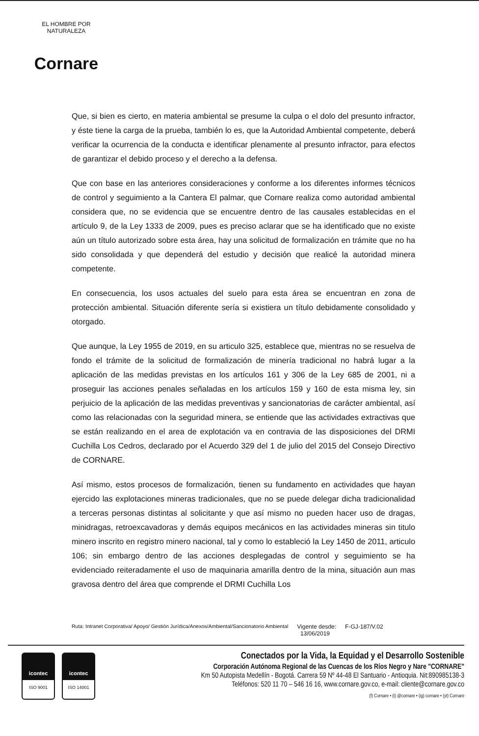EL HOMBRE POR NATURALEZA
Cornare
Que, si bien es cierto, en materia ambiental se presume la culpa o el dolo del presunto infractor, y éste tiene la carga de la prueba, también lo es, que la Autoridad Ambiental competente, deberá verificar la ocurrencia de la conducta e identificar plenamente al presunto infractor, para efectos de garantizar el debido proceso y el derecho a la defensa.
Que con base en las anteriores consideraciones y conforme a los diferentes informes técnicos de control y seguimiento a la Cantera El palmar, que Cornare realiza como autoridad ambiental considera que, no se evidencia que se encuentre dentro de las causales establecidas en el artículo 9, de la Ley 1333 de 2009, pues es preciso aclarar que se ha identificado que no existe aún un título autorizado sobre esta área, hay una solicitud de formalización en trámite que no ha sido consolidada y que dependerá del estudio y decisión que realicé la autoridad minera competente.
En consecuencia, los usos actuales del suelo para esta área se encuentran en zona de protección ambiental. Situación diferente sería si existiera un título debidamente consolidado y otorgado.
Que aunque, la Ley 1955 de 2019, en su articulo 325, establece que, mientras no se resuelva de fondo el trámite de la solicitud de formalización de minería tradicional no habrá lugar a la aplicación de las medidas previstas en los artículos 161 y 306 de la Ley 685 de 2001, ni a proseguir las acciones penales señaladas en los artículos 159 y 160 de esta misma ley, sin perjuicio de la aplicación de las medidas preventivas y sancionatorias de carácter ambiental, así como las relacionadas con la seguridad minera, se entiende que las actividades extractivas que se están realizando en el area de explotación va en contravia de las disposiciones del DRMI Cuchilla Los Cedros, declarado por el Acuerdo 329 del 1 de julio del 2015 del Consejo Directivo de CORNARE.
Así mismo, estos procesos de formalización, tienen su fundamento en actividades que hayan ejercido las explotaciones mineras tradicionales, que no se puede delegar dicha tradicionalidad a terceras personas distintas al solicitante y que así mismo no pueden hacer uso de dragas, minidragas, retroexcavadoras y demás equipos mecánicos en las actividades mineras sin titulo minero inscrito en registro minero nacional, tal y como lo estableció la Ley 1450 de 2011, articulo 106; sin embargo dentro de las acciones desplegadas de control y seguimiento se ha evidenciado reiteradamente el uso de maquinaria amarilla dentro de la mina, situación aun mas gravosa dentro del área que comprende el DRMI Cuchilla Los
Ruta: Intranet Corporativa/ Apoyo/ Gestión Jurídica/Anexos/Ambiental/Sancionatorio Ambiental Vigente desde:
13/06/2019 F-GJ-187/V.02
icontec
ISO 9001
icontec
ISO 14001
Conectados por la Vida, la Equidad y el Desarrollo Sostenible
Corporación Autónoma Regional de las Cuencas de los Ríos Negro y Nare "CORNARE"
Km 50 Autopista Medellín - Bogotá. Carrera 59 Nº 44-48 El Santuario - Antioquia. Nit:890985138-3
Teléfonos: 520 11 70 – 546 16 16, www.cornare.gov.co, e-mail: cliente@cornare.gov.co
(f) Cornare • (t) @cornare • (ig) cornare • (yt) Cornare